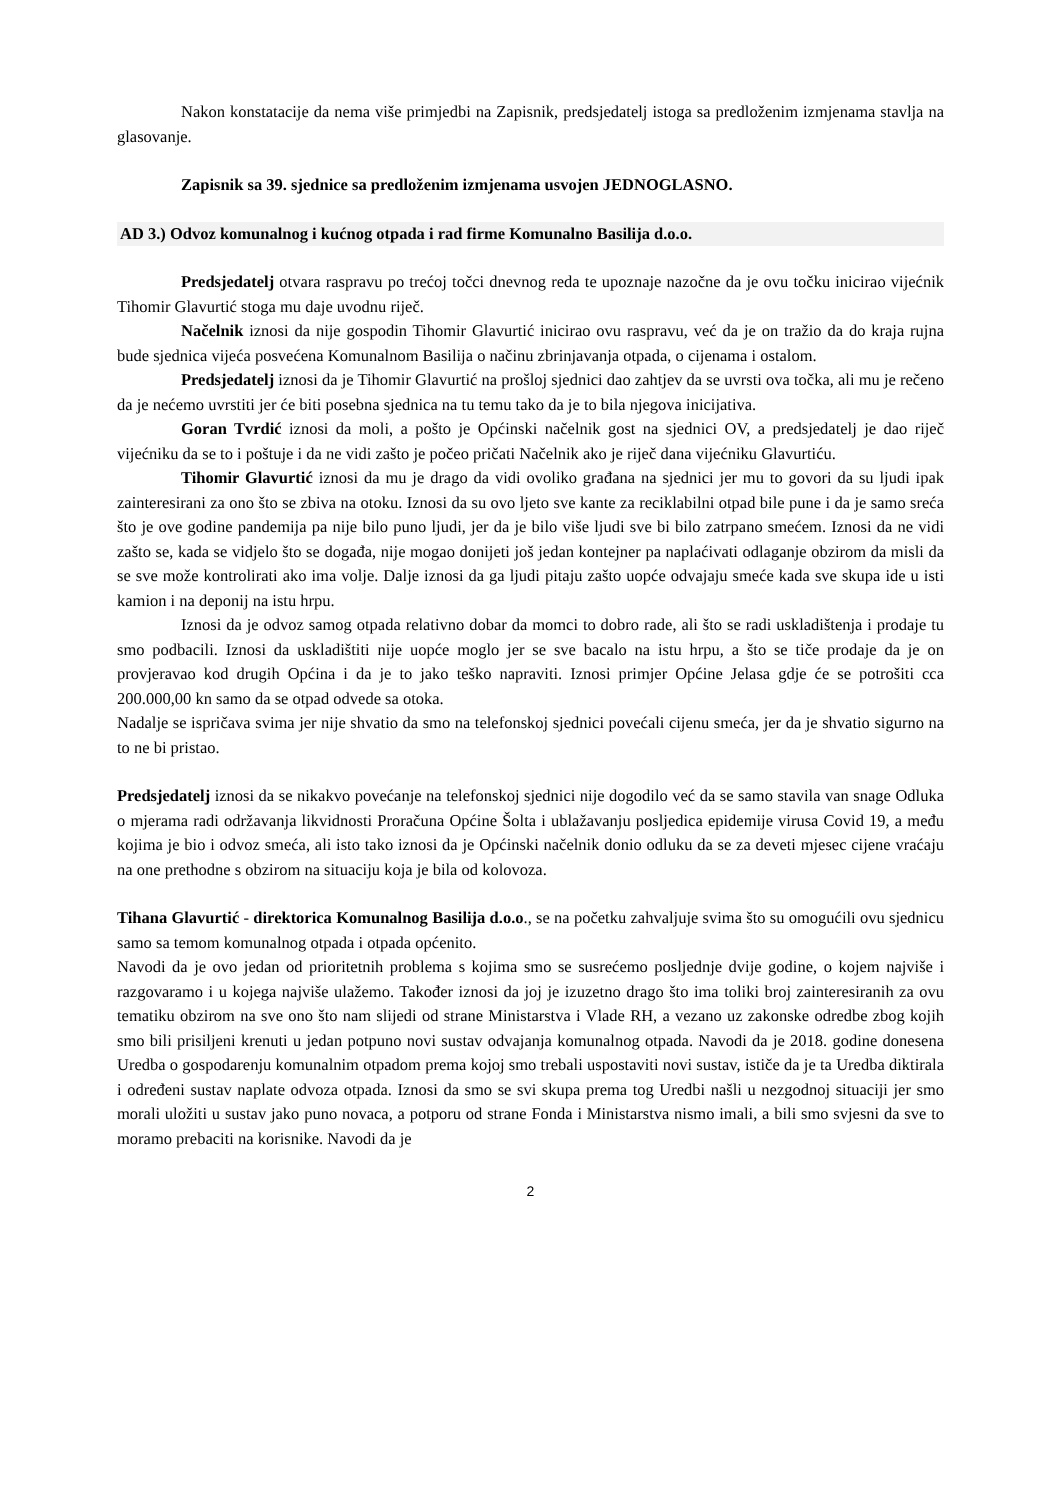Nakon konstatacije da nema više primjedbi na Zapisnik, predsjedatelj istoga sa predloženim izmjenama stavlja na glasovanje.
Zapisnik sa 39. sjednice sa predloženim izmjenama usvojen JEDNOGLASNO.
AD 3.) Odvoz komunalnog i kućnog otpada i rad firme Komunalno Basilija d.o.o.
Predsjedatelj otvara raspravu po trećoj točci dnevnog reda te upoznaje nazočne da je ovu točku inicirao vijećnik Tihomir Glavurtić stoga mu daje uvodnu riječ.
Načelnik iznosi da nije gospodin Tihomir Glavurtić inicirao ovu raspravu, već da je on tražio da do kraja rujna bude sjednica vijeća posvećena Komunalnom Basilija o načinu zbrinjavanja otpada, o cijenama i ostalom.
Predsjedatelj iznosi da je Tihomir Glavurtić na prošloj sjednici dao zahtjev da se uvrsti ova točka, ali mu je rečeno da je nećemo uvrstiti jer će biti posebna sjednica na tu temu tako da je to bila njegova inicijativa.
Goran Tvrdić iznosi da moli, a pošto je Općinski načelnik gost na sjednici OV, a predsjedatelj je dao riječ vijećniku da se to i poštuje i da ne vidi zašto je počeo pričati Načelnik ako je riječ dana vijećniku Glavurtiću.
Tihomir Glavurtić iznosi da mu je drago da vidi ovoliko građana na sjednici jer mu to govori da su ljudi ipak zainteresirani za ono što se zbiva na otoku. Iznosi da su ovo ljeto sve kante za reciklabilni otpad bile pune i da je samo sreća što je ove godine pandemija pa nije bilo puno ljudi, jer da je bilo više ljudi sve bi bilo zatrpano smećem. Iznosi da ne vidi zašto se, kada se vidjelo što se događa, nije mogao donijeti još jedan kontejner pa naplaćivati odlaganje obzirom da misli da se sve može kontrolirati ako ima volje. Dalje iznosi da ga ljudi pitaju zašto uopće odvajaju smeće kada sve skupa ide u isti kamion i na deponij na istu hrpu.
Iznosi da je odvoz samog otpada relativno dobar da momci to dobro rade, ali što se radi uskladištenja i prodaje tu smo podbacili. Iznosi da uskladištiti nije uopće moglo jer se sve bacalo na istu hrpu, a što se tiče prodaje da je on provjeravao kod drugih Općina i da je to jako teško napraviti. Iznosi primjer Općine Jelasa gdje će se potrošiti cca 200.000,00 kn samo da se otpad odvede sa otoka.
Nadalje se ispričava svima jer nije shvatio da smo na telefonskoj sjednici povećali cijenu smeća, jer da je shvatio sigurno na to ne bi pristao.
Predsjedatelj iznosi da se nikakvo povećanje na telefonskoj sjednici nije dogodilo već da se samo stavila van snage Odluka o mjerama radi održavanja likvidnosti Proračuna Općine Šolta i ublažavanju posljedica epidemije virusa Covid 19, a među kojima je bio i odvoz smeća, ali isto tako iznosi da je Općinski načelnik donio odluku da se za deveti mjesec cijene vraćaju na one prethodne s obzirom na situaciju koja je bila od kolovoza.
Tihana Glavurtić - direktorica Komunalnog Basilija d.o.o., se na početku zahvaljuje svima što su omogućili ovu sjednicu samo sa temom komunalnog otpada i otpada općenito.
Navodi da je ovo jedan od prioritetnih problema s kojima smo se susrećemo posljednje dvije godine, o kojem najviše i razgovaramo i u kojega najviše ulažemo. Također iznosi da joj je izuzetno drago što ima toliki broj zainteresiranih za ovu tematiku obzirom na sve ono što nam slijedi od strane Ministarstva i Vlade RH, a vezano uz zakonske odredbe zbog kojih smo bili prisiljeni krenuti u jedan potpuno novi sustav odvajanja komunalnog otpada. Navodi da je 2018. godine donesena Uredba o gospodarenju komunalnim otpadom prema kojoj smo trebali uspostaviti novi sustav, ističe da je ta Uredba diktirala i određeni sustav naplate odvoza otpada. Iznosi da smo se svi skupa prema tog Uredbi našli u nezgodnoj situaciji jer smo morali uložiti u sustav jako puno novaca, a potporu od strane Fonda i Ministarstva nismo imali, a bili smo svjesni da sve to moramo prebaciti na korisnike. Navodi da je
2